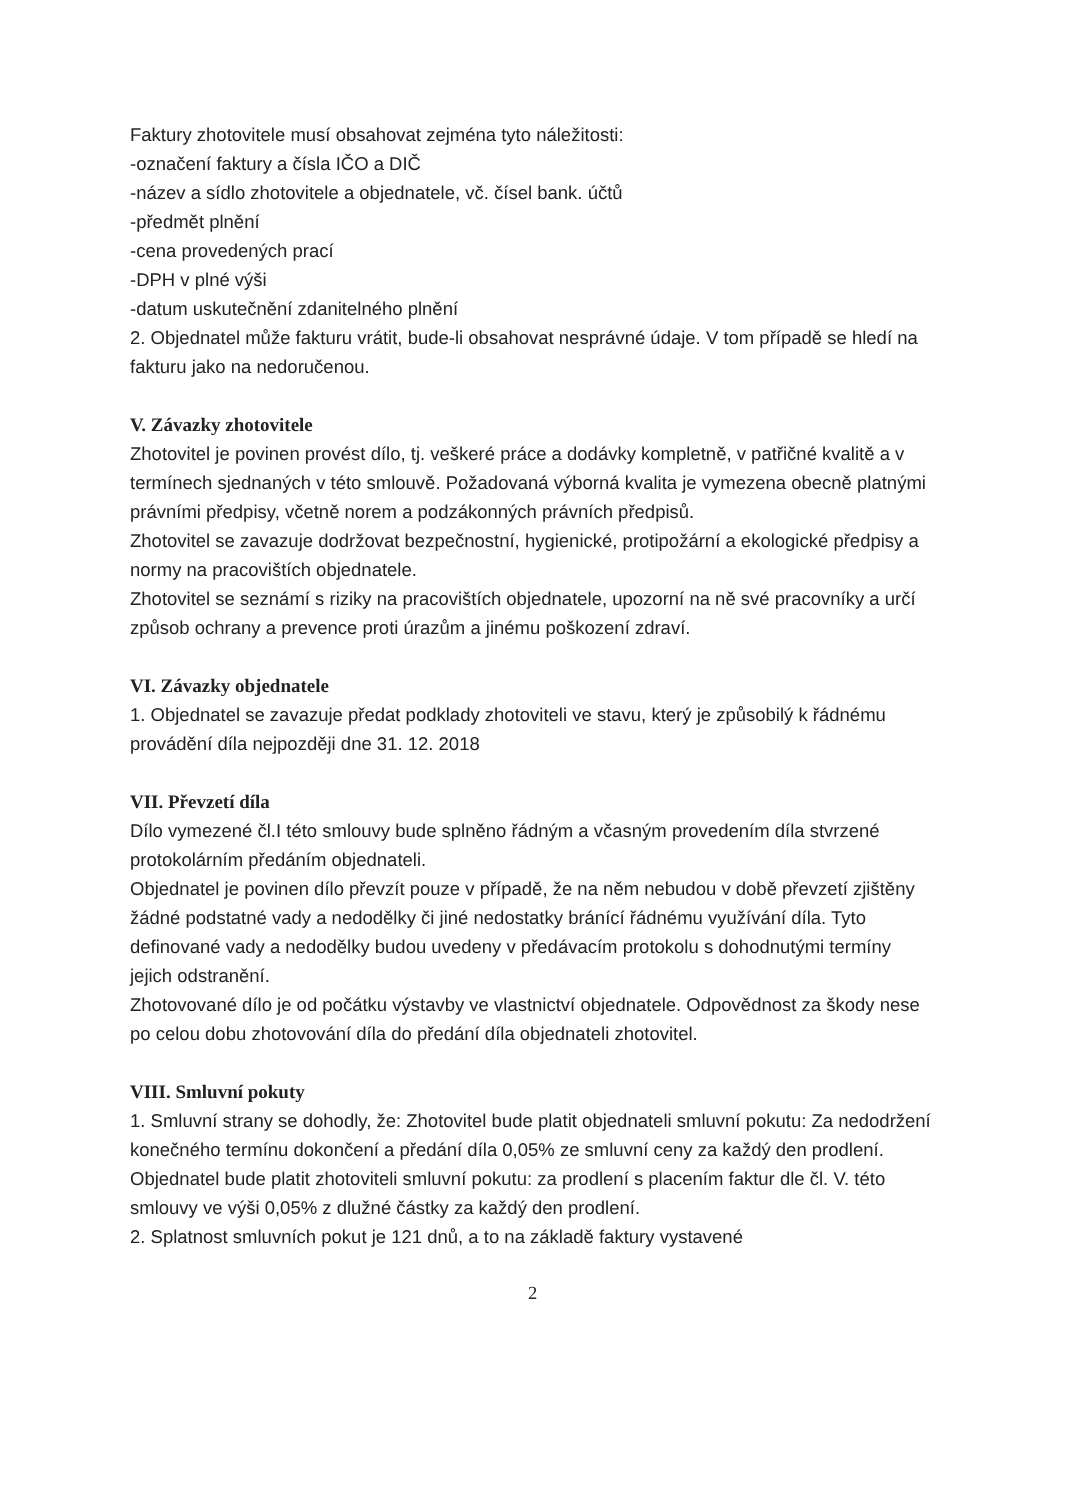Faktury zhotovitele musí obsahovat zejména tyto náležitosti:
-označení faktury a čísla IČO a DIČ
-název a sídlo zhotovitele a objednatele, vč. čísel bank. účtů
-předmět plnění
-cena provedených prací
-DPH v plné výši
-datum uskutečnění zdanitelného plnění
2. Objednatel může fakturu vrátit, bude-li obsahovat nesprávné údaje. V tom případě se hledí na fakturu jako na nedoručenou.
V. Závazky zhotovitele
Zhotovitel je povinen provést dílo, tj. veškeré práce a dodávky kompletně, v patřičné kvalitě a v termínech sjednaných v této smlouvě. Požadovaná výborná kvalita je vymezena obecně platnými právními předpisy, včetně norem a podzákonných právních předpisů.
Zhotovitel se zavazuje dodržovat bezpečnostní, hygienické, protipožární a ekologické předpisy a normy na pracovištích objednatele.
Zhotovitel se seznámí s riziky na pracovištích objednatele, upozorní na ně své pracovníky a určí způsob ochrany a prevence proti úrazům a jinému poškození zdraví.
VI. Závazky objednatele
1. Objednatel se zavazuje předat podklady zhotoviteli ve stavu, který je způsobilý k řádnému provádění díla nejpozději dne 31. 12. 2018
VII. Převzetí díla
Dílo vymezené čl.I této smlouvy bude splněno řádným a včasným provedením díla stvrzené protokolárním předáním objednateli.
Objednatel je povinen dílo převzít pouze v případě, že na něm nebudou v době převzetí zjištěny žádné podstatné vady a nedodělky či jiné nedostatky bránící řádnému využívání díla. Tyto definované vady a nedodělky budou uvedeny v předávacím protokolu s dohodnutými termíny jejich odstranění.
Zhotovované dílo je od počátku výstavby ve vlastnictví objednatele. Odpovědnost za škody nese po celou dobu zhotovování díla do předání díla objednateli zhotovitel.
VIII. Smluvní pokuty
1. Smluvní strany se dohodly, že: Zhotovitel bude platit objednateli smluvní pokutu: Za nedodržení konečného termínu dokončení a předání díla 0,05% ze smluvní ceny za každý den prodlení. Objednatel bude platit zhotoviteli smluvní pokutu: za prodlení s placením faktur dle čl. V. této smlouvy ve výši 0,05% z dlužné částky za každý den prodlení.
2. Splatnost smluvních pokut je 121 dnů, a to na základě faktury vystavené
2